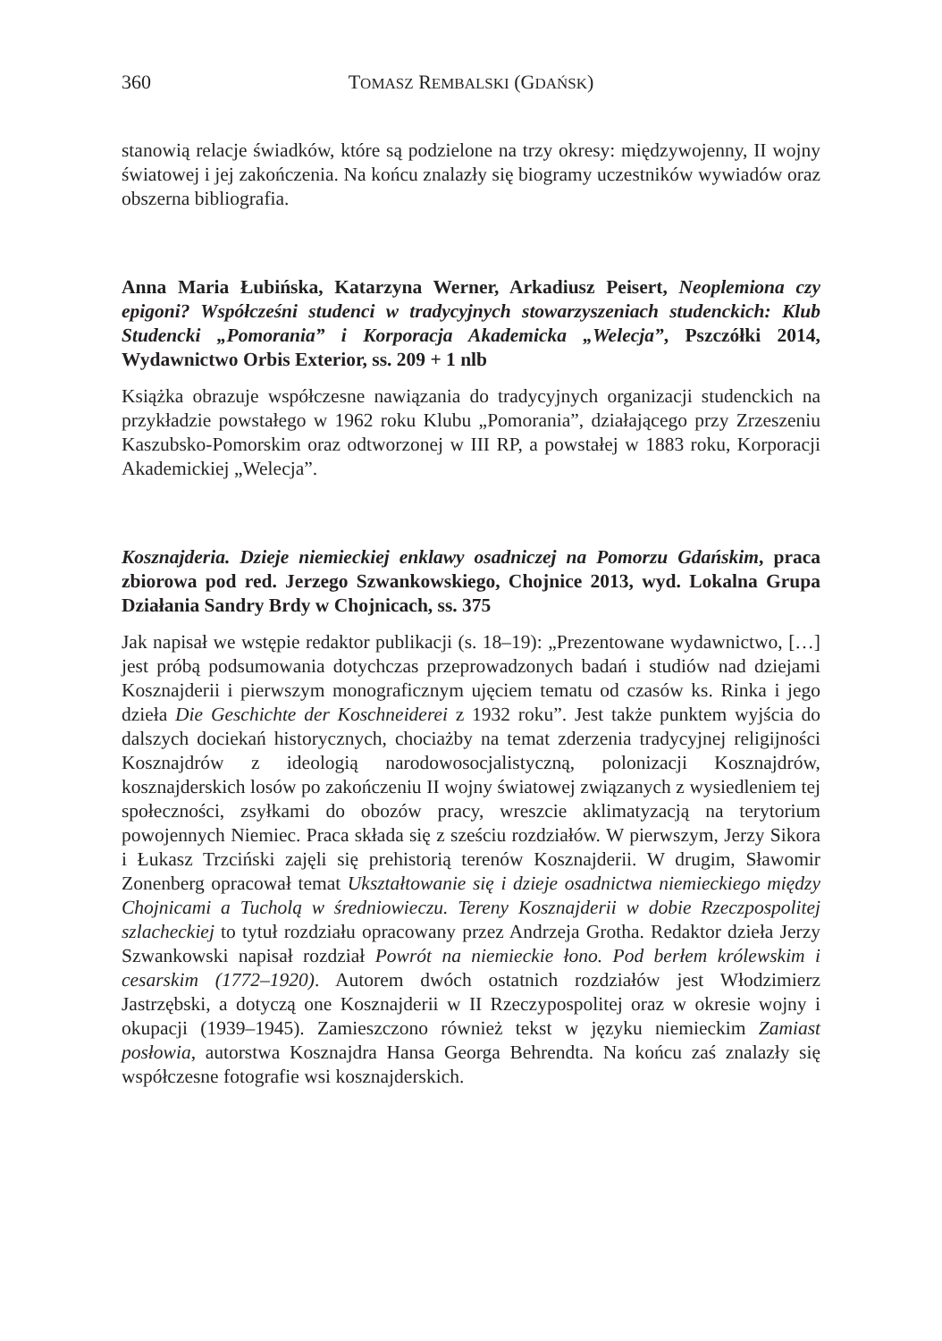360 TOMASZ REMBALSKI (GDAŃSK)
stanowią relacje świadków, które są podzielone na trzy okresy: międzywojenny, II wojny światowej i jej zakończenia. Na końcu znalazły się biogramy uczestników wywiadów oraz obszerna bibliografia.
Anna Maria Łubińska, Katarzyna Werner, Arkadiusz Peisert, Neoplemiona czy epigoni? Współcześni studenci w tradycyjnych stowarzyszeniach studenckich: Klub Studencki „Pomorania” i Korporacja Akademicka „Welecja”, Pszczółki 2014, Wydawnictwo Orbis Exterior, ss. 209 + 1 nlb
Książka obrazuje współczesne nawiązania do tradycyjnych organizacji studenckich na przykładzie powstałego w 1962 roku Klubu „Pomorania”, działającego przy Zrzeszeniu Kaszubsko-Pomorskim oraz odtworzonej w III RP, a powstałej w 1883 roku, Korporacji Akademickiej „Welecja”.
Kosznajderia. Dzieje niemieckiej enklawy osadniczej na Pomorzu Gdańskim, praca zbiorowa pod red. Jerzego Szwankowskiego, Chojnice 2013, wyd. Lokalna Grupa Działania Sandry Brdy w Chojnicach, ss. 375
Jak napisał we wstępie redaktor publikacji (s. 18–19): „Prezentowane wydawnictwo, […] jest próbą podsumowania dotychczas przeprowadzonych badań i studiów nad dziejami Kosznajderii i pierwszym monograficznym ujęciem tematu od czasów ks. Rinka i jego dzieła Die Geschichte der Koschneiderei z 1932 roku”. Jest także punktem wyjścia do dalszych dociekań historycznych, chociażby na temat zderzenia tradycyjnej religijności Kosznajdrów z ideologią narodowosocjalistyczną, polonizacji Kosznajdrów, kosznajderskich losów po zakończeniu II wojny światowej związanych z wysiedleniem tej społeczności, zsyłkami do obozów pracy, wreszcie aklimatyzacją na terytorium powojennych Niemiec. Praca składa się z sześciu rozdziałów. W pierwszym, Jerzy Sikora i Łukasz Trzciński zajęli się prehistorią terenów Kosznajderii. W drugim, Sławomir Zonenberg opracował temat Ukształtowanie się i dzieje osadnictwa niemieckiego między Chojnicami a Tucholą w średniowieczu. Tereny Kosznajderii w dobie Rzeczpospolitej szlacheckiej to tytuł rozdziału opracowany przez Andrzeja Grotha. Redaktor dzieła Jerzy Szwankowski napisał rozdział Powrót na niemieckie łono. Pod berłem królewskim i cesarskim (1772–1920). Autorem dwóch ostatnich rozdziałów jest Włodzimierz Jastrzębski, a dotyczą one Kosznajderii w II Rzeczypospolitej oraz w okresie wojny i okupacji (1939–1945). Zamieszczono również tekst w języku niemieckim Zamiast posłowia, autorstwa Kosznajdra Hansa Georga Behrendta. Na końcu zaś znalazły się współczesne fotografie wsi kosznajderskich.